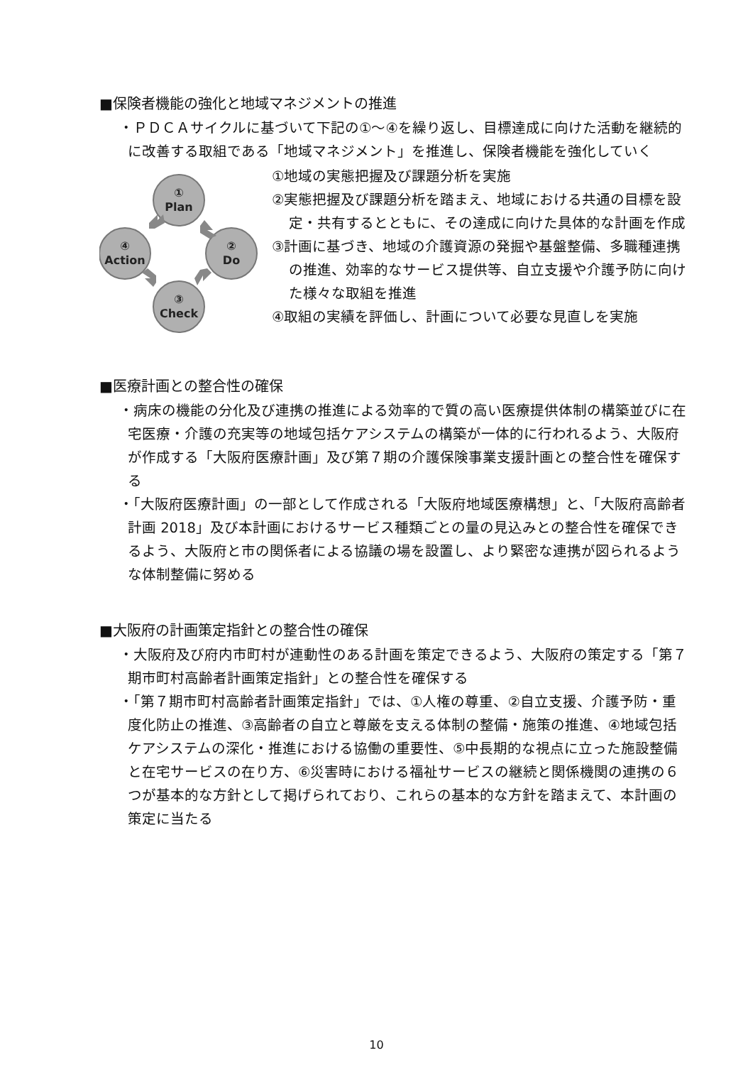■保険者機能の強化と地域マネジメントの推進
・ＰＤＣＡサイクルに基づいて下記の①～④を繰り返し、目標達成に向けた活動を継続的に改善する取組である「地域マネジメント」を推進し、保険者機能を強化していく
①
Plan
②
Do
③
Check
④
Action
①地域の実態把握及び課題分析を実施
②実態把握及び課題分析を踏まえ、地域における共通の目標を設定・共有するとともに、その達成に向けた具体的な計画を作成
③計画に基づき、地域の介護資源の発掘や基盤整備、多職種連携の推進、効率的なサービス提供等、自立支援や介護予防に向けた様々な取組を推進
④取組の実績を評価し、計画について必要な見直しを実施
■医療計画との整合性の確保
・病床の機能の分化及び連携の推進による効率的で質の高い医療提供体制の構築並びに在宅医療・介護の充実等の地域包括ケアシステムの構築が一体的に行われるよう、大阪府が作成する「大阪府医療計画」及び第７期の介護保険事業支援計画との整合性を確保する
・「大阪府医療計画」の一部として作成される「大阪府地域医療構想」と、「大阪府高齢者計画 2018」及び本計画におけるサービス種類ごとの量の見込みとの整合性を確保できるよう、大阪府と市の関係者による協議の場を設置し、より緊密な連携が図られるような体制整備に努める
■大阪府の計画策定指針との整合性の確保
・大阪府及び府内市町村が連動性のある計画を策定できるよう、大阪府の策定する「第７期市町村高齢者計画策定指針」との整合性を確保する
・「第７期市町村高齢者計画策定指針」では、①人権の尊重、②自立支援、介護予防・重度化防止の推進、③高齢者の自立と尊厳を支える体制の整備・施策の推進、④地域包括ケアシステムの深化・推進における協働の重要性、⑤中長期的な視点に立った施設整備と在宅サービスの在り方、⑥災害時における福祉サービスの継続と関係機関の連携の６つが基本的な方針として掲げられており、これらの基本的な方針を踏まえて、本計画の策定に当たる
10